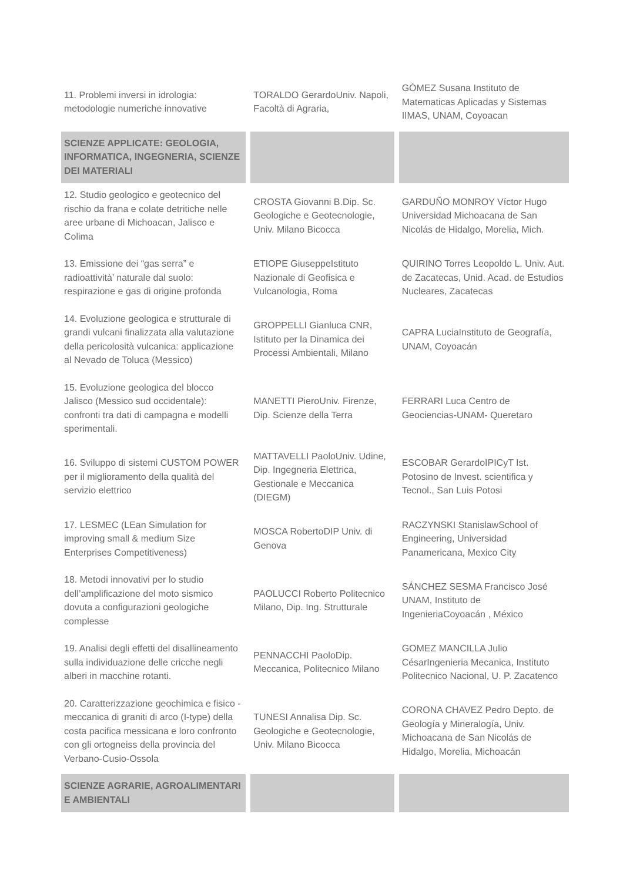| 11. Problemi inversi in idrologia: metodologie numeriche innovative | TORALDO GerardoUniv. Napoli, Facoltà di Agraria, | GÓMEZ Susana Instituto de Matematicas Aplicadas y Sistemas IIMAS, UNAM, Coyoacan |
| SCIENZE APPLICATE: GEOLOGIA, INFORMATICA, INGEGNERIA, SCIENZE DEI MATERIALI | | |
| 12. Studio geologico e geotecnico del rischio da frana e colate detritiche nelle aree urbane di Michoacan, Jalisco e Colima | CROSTA Giovanni B.Dip. Sc. Geologiche e Geotecnologie, Univ. Milano Bicocca | GARDUÑO MONROY Víctor Hugo Universidad Michoacana de San Nicolás de Hidalgo, Morelia, Mich. |
| 13. Emissione dei “gas serra” e radioattività’ naturale dal suolo: respirazione e gas di origine profonda | ETIOPE GiuseppeIstituto Nazionale di Geofisica e Vulcanologia, Roma | QUIRINO Torres Leopoldo L. Univ. Aut. de Zacatecas, Unid. Acad. de Estudios Nucleares, Zacatecas |
| 14. Evoluzione geologica e strutturale di grandi vulcani finalizzata alla valutazione della pericolosità vulcanica: applicazione al Nevado de Toluca (Messico) | GROPPELLI Gianluca CNR, Istituto per la Dinamica dei Processi Ambientali, Milano | CAPRA LuciaInstituto de Geografía, UNAM, Coyoacán |
| 15. Evoluzione geologica del blocco Jalisco (Messico sud occidentale): confronti tra dati di campagna e modelli sperimentali. | MANETTI PieroUniv. Firenze, Dip. Scienze della Terra | FERRARI Luca Centro de Geociencias-UNAM- Queretaro |
| 16. Sviluppo di sistemi CUSTOM POWER per il miglioramento della qualità del servizio elettrico | MATTAVELLI PaoloUniv. Udine, Dip. Ingegneria Elettrica, Gestionale e Meccanica (DIEGM) | ESCOBAR GerardoIPICyT Ist. Potosino de Invest. scientifica y Tecnol., San Luis Potosi |
| 17. LESMEC (LEan Simulation for improving small & medium Size Enterprises Competitiveness) | MOSCA RobertoDIP Univ. di Genova | RACZYNSKI StanislawSchool of Engineering, Universidad Panamericana, Mexico City |
| 18. Metodi innovativi per lo studio dell’amplificazione del moto sismico dovuta a configurazioni geologiche complesse | PAOLUCCI Roberto Politecnico Milano, Dip. Ing. Strutturale | SÁNCHEZ SESMA Francisco José UNAM, Instituto de IngenieriaCoyoacán , México |
| 19. Analisi degli effetti del disallineamento sulla individuazione delle cricche negli alberi in macchine rotanti. | PENNACCHI PaoloDip. Meccanica, Politecnico Milano | GOMEZ MANCILLA Julio CésarIngenieria Mecanica, Instituto Politecnico Nacional, U. P. Zacatenco |
| 20. Caratterizzazione geochimica e fisico - meccanica di graniti di arco (I-type) della costa pacifica messicana e loro confronto con gli ortogneiss della provincia del Verbano-Cusio-Ossola | TUNESI Annalisa Dip. Sc. Geologiche e Geotecnologie, Univ. Milano Bicocca | CORONA CHAVEZ Pedro Depto. de Geología y Mineralogía, Univ. Michoacana de San Nicolás de Hidalgo, Morelia, Michoacán |
| SCIENZE AGRARIE, AGROALIMENTARI E AMBIENTALI | | |